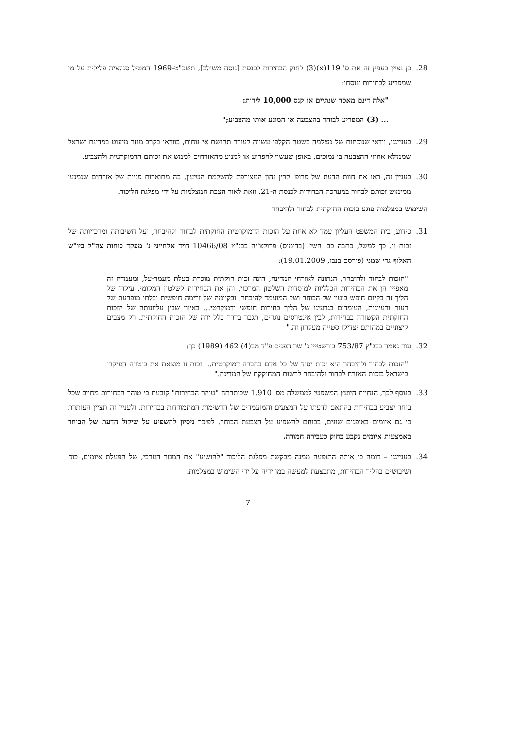28. כן נציין בעניין זה את ס' 119(א)(3) לחוק הבחירות לכנסת [נוסח משולב], תשכ"ט-1969 המטיל סנקציה פלילית על מי שמפריע לבחירות ונוסחו:
"אלה דינם מאסר שנתיים או קנס 10,000 לירות:
... (3) המפריע לבוחר בהצבעה או המונע אותו מהצביע;"
29. בענייננו, וודאי שנוכחות של מצלמה בשטח הקלפי עשויה לעורר תחושת אי נוחות, בוודאי בקרב מגזר מיעוט במדינת ישראל שממילא אחוזי ההצבעה בו נמוכים, באופן שעשוי להפריע או למנוע מהאזרחים לממש את זכותם הדמוקרטית ולהצביע.
30. בעניין זה, ראו את חוות הדעת של פרופ' קרין נהון המצורפת להשלמת הטיעון, בה מתוארות פניות של אזרחים שנמנעו ממימוש זכותם לבחור במערכת הבחירות לכנסת ה-21, וזאת לאור הצבת המצלמות על ידי מפלגת הליכוד.
השימוש במצלמות פוגע בזכות החוקתית לבחור ולהיבחר
31. כידוע, בית המשפט העליון עמד לא אחת על הזכות הדמוקרטית החוקתית לבחור ולהיבחר, ועל חשיבותה ומרכזיותה של זכות זו. כך למשל, כתבה כב' השי' (בדימוס) פרוקצ'יה בבג"ץ 10466/08 דויד אלחייני נ' מפקד כוחות צה"ל ביו"ש האלוף גדי שמני (פורסם בנבו, 19.01.2009):
"הזכות לבחור ולהיבחר, הנתונה לאזרחי המדינה, הינה זכות חוקתית מוכרת בעלת מעמד-על, ומעמדה זה מאפיין הן את הבחירות הכלליות למוסדות השלטון המרכזי, והן את הבחירות לשלטון המקומי. עיקרו של הליך זה בקיום חופש ביטוי של הבוחר ושל המועמד להיבחר, ובקיומה של זרימה חופשית ובלתי מופרעת של דעות ורעיונות, העומדים בגרעינו של הליך בחירות חופשי ודמוקרטי... באיזון שבין עליונותה של הזכות החוקתית הקשורה בבחירות, לבין אינטרסים נוגדים, תגבר בדרך כלל ידה של הזכות החוקתית. רק מצבים קיצוניים במהותם יצדיקו סטייה מעקרון זה."
32. עוד נאמר בבג"ץ 753/87 בורשטיין נ' שר הפנים פ"ד מב(4) 462 (1989) כך:
"הזכות לבחור ולהיבחר היא זכות יסוד של כל אדם בחברה דמוקרטית... זכות זו מוצאת את ביטויה העיקרי בישראל בזכות האזרח לבחור ולהיבחר לרשות המחוקקת של המדינה."
33. בנוסף לכך, הנחיית היועץ המשפטי לממשלה מס' 1.910 שכותרתה "טוהר הבחירות" קובעת כי טוהר הבחירות מחייב שכל בוחר יצביע בבחירות בהתאם לדעתו על המצעים והמועמדים של הרשימות המתמודדות בבחירות. ולעניין זה תציין העותרת כי גם איומים באופנים שונים, בכוחם להשפיע על הצבעת הבוחר. לפיכך ניסיון להשפיע על שיקול הדעת של הבוחר באמצעות איומים נקבע בחוק כעבירה חמורה.
34. בענייננו – דומה כי אותה התופעה ממנה מבקשת מפלגת הליכוד "להושיע" את המגזר הערבי, של הפעלת איומים, כוח ושיבושים בהליך הבחירות, מתבצעת למעשה במו ידיה על ידי השימוש במצלמות.
7